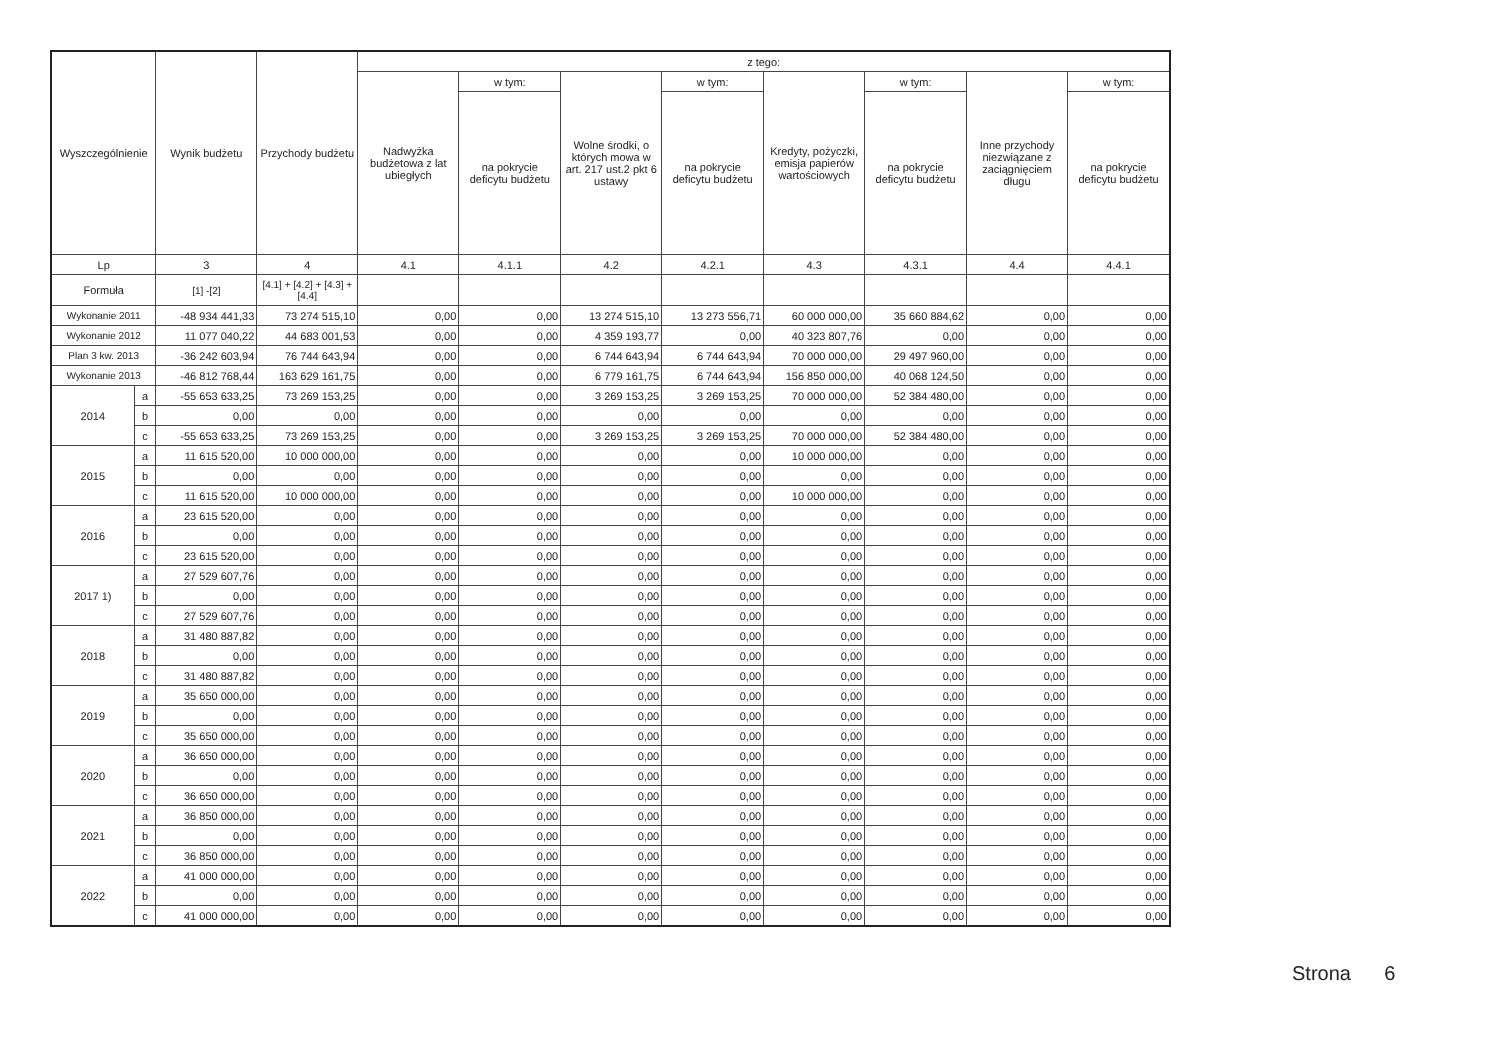| Wyszczególnienie | | Wynik budżetu | Przychody budżetu | z tego: | | | | | | | |
| --- | --- | --- | --- | --- | --- | --- | --- | --- | --- | --- | --- |
| | | | | Nadwyżka budżetowa z lat ubiegłych | w tym: | Wolne środki, o których mowa w art. 217 ust.2 pkt 6 ustawy | w tym: | Kredyty, pożyczki, emisja papierów wartościowych | w tym: | Inne przychody niezwiązane z zaciągnięciem długu | w tym: |
| | | | | | na pokrycie deficytu budżetu | | na pokrycie deficytu budżetu | | na pokrycie deficytu budżetu | | na pokrycie deficytu budżetu |
| Lp | | 3 | 4 | 4.1 | 4.1.1 | 4.2 | 4.2.1 | 4.3 | 4.3.1 | 4.4 | 4.4.1 |
| Formuła | | [1] -[2] | [4.1] + [4.2] + [4.3] + [4.4] | | | | | | | | |
| Wykonanie 2011 | | -48 934 441,33 | 73 274 515,10 | 0,00 | 0,00 | 13 274 515,10 | 13 273 556,71 | 60 000 000,00 | 35 660 884,62 | 0,00 | 0,00 |
| Wykonanie 2012 | | 11 077 040,22 | 44 683 001,53 | 0,00 | 0,00 | 4 359 193,77 | 0,00 | 40 323 807,76 | 0,00 | 0,00 | 0,00 |
| Plan 3 kw. 2013 | | -36 242 603,94 | 76 744 643,94 | 0,00 | 0,00 | 6 744 643,94 | 6 744 643,94 | 70 000 000,00 | 29 497 960,00 | 0,00 | 0,00 |
| Wykonanie 2013 | | -46 812 768,44 | 163 629 161,75 | 0,00 | 0,00 | 6 779 161,75 | 6 744 643,94 | 156 850 000,00 | 40 068 124,50 | 0,00 | 0,00 |
| 2014 | a | -55 653 633,25 | 73 269 153,25 | 0,00 | 0,00 | 3 269 153,25 | 3 269 153,25 | 70 000 000,00 | 52 384 480,00 | 0,00 | 0,00 |
| | b | 0,00 | 0,00 | 0,00 | 0,00 | 0,00 | 0,00 | 0,00 | 0,00 | 0,00 | 0,00 |
| | c | -55 653 633,25 | 73 269 153,25 | 0,00 | 0,00 | 3 269 153,25 | 3 269 153,25 | 70 000 000,00 | 52 384 480,00 | 0,00 | 0,00 |
| 2015 | a | 11 615 520,00 | 10 000 000,00 | 0,00 | 0,00 | 0,00 | 0,00 | 10 000 000,00 | 0,00 | 0,00 | 0,00 |
| | b | 0,00 | 0,00 | 0,00 | 0,00 | 0,00 | 0,00 | 0,00 | 0,00 | 0,00 | 0,00 |
| | c | 11 615 520,00 | 10 000 000,00 | 0,00 | 0,00 | 0,00 | 0,00 | 10 000 000,00 | 0,00 | 0,00 | 0,00 |
| 2016 | a | 23 615 520,00 | 0,00 | 0,00 | 0,00 | 0,00 | 0,00 | 0,00 | 0,00 | 0,00 | 0,00 |
| | b | 0,00 | 0,00 | 0,00 | 0,00 | 0,00 | 0,00 | 0,00 | 0,00 | 0,00 | 0,00 |
| | c | 23 615 520,00 | 0,00 | 0,00 | 0,00 | 0,00 | 0,00 | 0,00 | 0,00 | 0,00 | 0,00 |
| 2017 1) | a | 27 529 607,76 | 0,00 | 0,00 | 0,00 | 0,00 | 0,00 | 0,00 | 0,00 | 0,00 | 0,00 |
| | b | 0,00 | 0,00 | 0,00 | 0,00 | 0,00 | 0,00 | 0,00 | 0,00 | 0,00 | 0,00 |
| | c | 27 529 607,76 | 0,00 | 0,00 | 0,00 | 0,00 | 0,00 | 0,00 | 0,00 | 0,00 | 0,00 |
| 2018 | a | 31 480 887,82 | 0,00 | 0,00 | 0,00 | 0,00 | 0,00 | 0,00 | 0,00 | 0,00 | 0,00 |
| | b | 0,00 | 0,00 | 0,00 | 0,00 | 0,00 | 0,00 | 0,00 | 0,00 | 0,00 | 0,00 |
| | c | 31 480 887,82 | 0,00 | 0,00 | 0,00 | 0,00 | 0,00 | 0,00 | 0,00 | 0,00 | 0,00 |
| 2019 | a | 35 650 000,00 | 0,00 | 0,00 | 0,00 | 0,00 | 0,00 | 0,00 | 0,00 | 0,00 | 0,00 |
| | b | 0,00 | 0,00 | 0,00 | 0,00 | 0,00 | 0,00 | 0,00 | 0,00 | 0,00 | 0,00 |
| | c | 35 650 000,00 | 0,00 | 0,00 | 0,00 | 0,00 | 0,00 | 0,00 | 0,00 | 0,00 | 0,00 |
| 2020 | a | 36 650 000,00 | 0,00 | 0,00 | 0,00 | 0,00 | 0,00 | 0,00 | 0,00 | 0,00 | 0,00 |
| | b | 0,00 | 0,00 | 0,00 | 0,00 | 0,00 | 0,00 | 0,00 | 0,00 | 0,00 | 0,00 |
| | c | 36 650 000,00 | 0,00 | 0,00 | 0,00 | 0,00 | 0,00 | 0,00 | 0,00 | 0,00 | 0,00 |
| 2021 | a | 36 850 000,00 | 0,00 | 0,00 | 0,00 | 0,00 | 0,00 | 0,00 | 0,00 | 0,00 | 0,00 |
| | b | 0,00 | 0,00 | 0,00 | 0,00 | 0,00 | 0,00 | 0,00 | 0,00 | 0,00 | 0,00 |
| | c | 36 850 000,00 | 0,00 | 0,00 | 0,00 | 0,00 | 0,00 | 0,00 | 0,00 | 0,00 | 0,00 |
| 2022 | a | 41 000 000,00 | 0,00 | 0,00 | 0,00 | 0,00 | 0,00 | 0,00 | 0,00 | 0,00 | 0,00 |
| | b | 0,00 | 0,00 | 0,00 | 0,00 | 0,00 | 0,00 | 0,00 | 0,00 | 0,00 | 0,00 |
| | c | 41 000 000,00 | 0,00 | 0,00 | 0,00 | 0,00 | 0,00 | 0,00 | 0,00 | 0,00 | 0,00 |
Strona 6